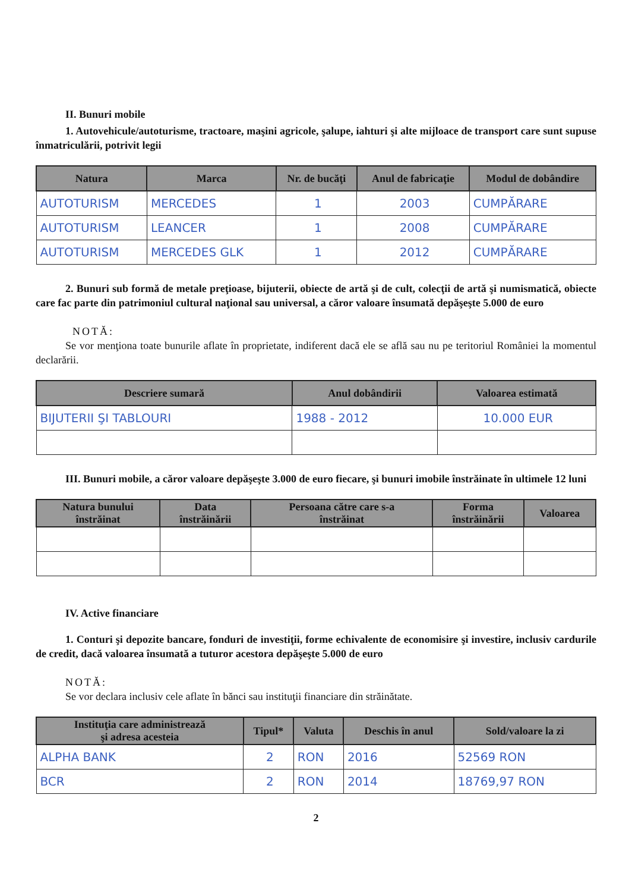II. Bunuri mobile
1. Autovehicule/autoturisme, tractoare, maşini agricole, şalupe, iahturi şi alte mijloace de transport care sunt supuse înmatriculării, potrivit legii
| Natura | Marca | Nr. de bucăţi | Anul de fabricaţie | Modul de dobândire |
| --- | --- | --- | --- | --- |
| AUTOTURISM | MERCEDES | 1 | 2003 | CUMPĂRARE |
| AUTOTURISM | LEANCER | 1 | 2008 | CUMPĂRARE |
| AUTOTURISM | MERCEDES GLK | 1 | 2012 | CUMPĂRARE |
2. Bunuri sub formă de metale preţioase, bijuterii, obiecte de artă şi de cult, colecţii de artă şi numismatică, obiecte care fac parte din patrimoniul cultural naţional sau universal, a căror valoare însumată depăşeşte 5.000 de euro
NOTĂ:
Se vor menţiona toate bunurile aflate în proprietate, indiferent dacă ele se află sau nu pe teritoriul României la momentul declarării.
| Descriere sumară | Anul dobândirii | Valoarea estimată |
| --- | --- | --- |
| BIJUTERII ŞI TABLOURI | 1988 - 2012 | 10.000 EUR |
III. Bunuri mobile, a căror valoare depăşeşte 3.000 de euro fiecare, şi bunuri imobile înstrăinate în ultimele 12 luni
| Natura bunului înstrăinat | Data înstrăinării | Persoana către care s-a înstrăinat | Forma înstrăinării | Valoarea |
| --- | --- | --- | --- | --- |
IV. Active financiare
1. Conturi şi depozite bancare, fonduri de investiţii, forme echivalente de economisire şi investire, inclusiv cardurile de credit, dacă valoarea însumată a tuturor acestora depăşeşte 5.000 de euro
NOTĂ:
Se vor declara inclusiv cele aflate în bănci sau instituţii financiare din străinătate.
| Instituţia care administrează şi adresa acesteia | Tipul* | Valuta | Deschis în anul | Sold/valoare la zi |
| --- | --- | --- | --- | --- |
| ALPHA BANK | 2 | RON | 2016 | 52569 RON |
| BCR | 2 | RON | 2014 | 18769,97 RON |
2